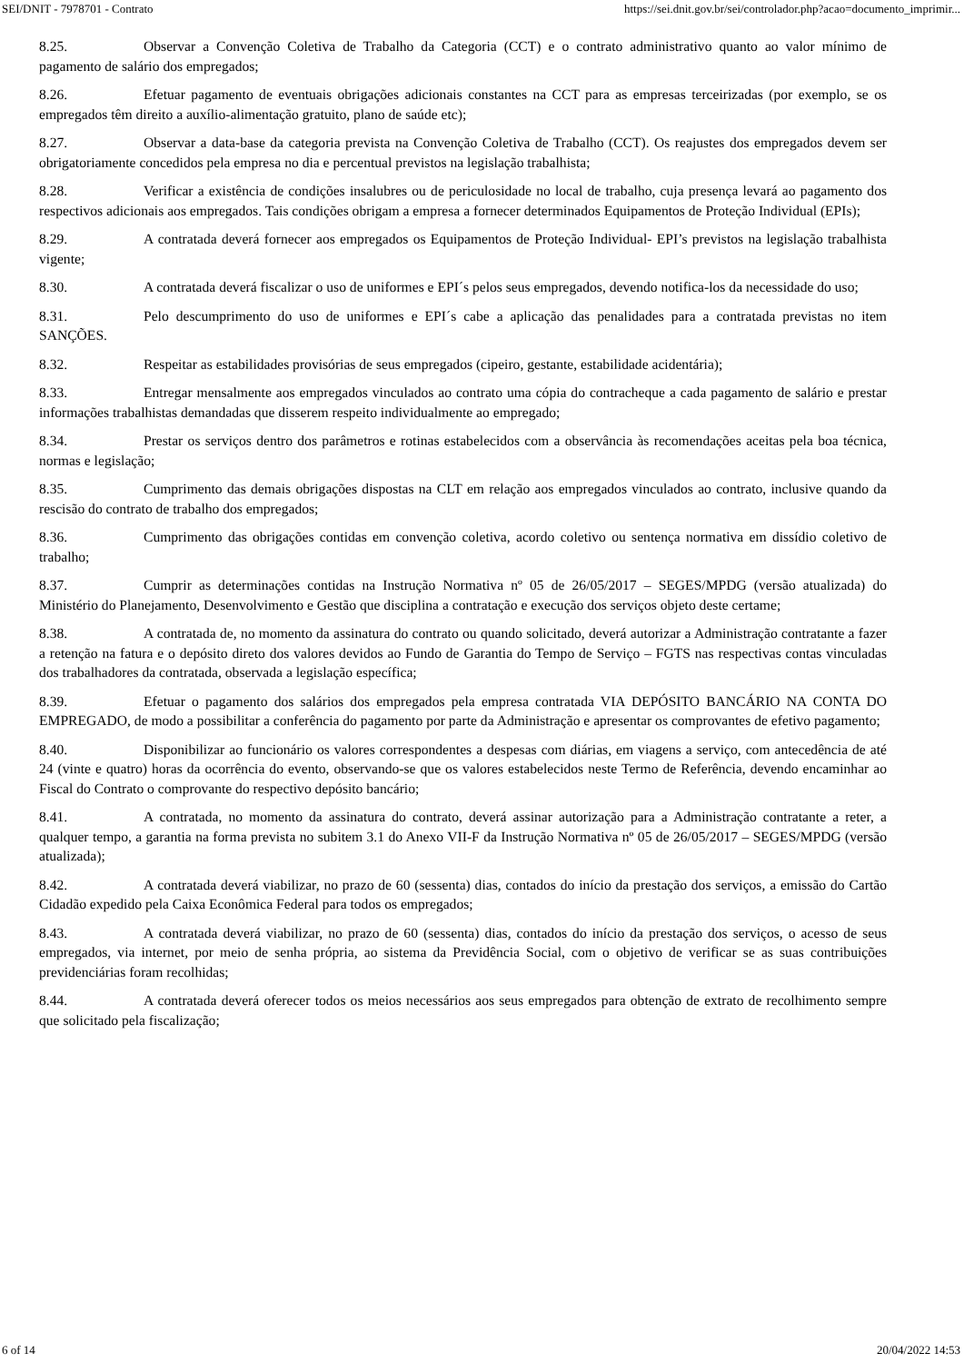SEI/DNIT - 7978701 - Contrato https://sei.dnit.gov.br/sei/controlador.php?acao=documento_imprimir...
8.25. Observar a Convenção Coletiva de Trabalho da Categoria (CCT) e o contrato administrativo quanto ao valor mínimo de pagamento de salário dos empregados;
8.26. Efetuar pagamento de eventuais obrigações adicionais constantes na CCT para as empresas terceirizadas (por exemplo, se os empregados têm direito a auxílio-alimentação gratuito, plano de saúde etc);
8.27. Observar a data-base da categoria prevista na Convenção Coletiva de Trabalho (CCT). Os reajustes dos empregados devem ser obrigatoriamente concedidos pela empresa no dia e percentual previstos na legislação trabalhista;
8.28. Verificar a existência de condições insalubres ou de periculosidade no local de trabalho, cuja presença levará ao pagamento dos respectivos adicionais aos empregados. Tais condições obrigam a empresa a fornecer determinados Equipamentos de Proteção Individual (EPIs);
8.29. A contratada deverá fornecer aos empregados os Equipamentos de Proteção Individual- EPI’s previstos na legislação trabalhista vigente;
8.30. A contratada deverá fiscalizar o uso de uniformes e EPI´s pelos seus empregados, devendo notifica-los da necessidade do uso;
8.31. Pelo descumprimento do uso de uniformes e EPI´s cabe a aplicação das penalidades para a contratada previstas no item SANÇÕES.
8.32. Respeitar as estabilidades provisórias de seus empregados (cipeiro, gestante, estabilidade acidentária);
8.33. Entregar mensalmente aos empregados vinculados ao contrato uma cópia do contracheque a cada pagamento de salário e prestar informações trabalhistas demandadas que disserem respeito individualmente ao empregado;
8.34. Prestar os serviços dentro dos parâmetros e rotinas estabelecidos com a observância às recomendações aceitas pela boa técnica, normas e legislação;
8.35. Cumprimento das demais obrigações dispostas na CLT em relação aos empregados vinculados ao contrato, inclusive quando da rescisão do contrato de trabalho dos empregados;
8.36. Cumprimento das obrigações contidas em convenção coletiva, acordo coletivo ou sentença normativa em dissídio coletivo de trabalho;
8.37. Cumprir as determinações contidas na Instrução Normativa nº 05 de 26/05/2017 – SEGES/MPDG (versão atualizada) do Ministério do Planejamento, Desenvolvimento e Gestão que disciplina a contratação e execução dos serviços objeto deste certame;
8.38. A contratada de, no momento da assinatura do contrato ou quando solicitado, deverá autorizar a Administração contratante a fazer a retenção na fatura e o depósito direto dos valores devidos ao Fundo de Garantia do Tempo de Serviço – FGTS nas respectivas contas vinculadas dos trabalhadores da contratada, observada a legislação específica;
8.39. Efetuar o pagamento dos salários dos empregados pela empresa contratada VIA DEPÓSITO BANCÁRIO NA CONTA DO EMPREGADO, de modo a possibilitar a conferência do pagamento por parte da Administração e apresentar os comprovantes de efetivo pagamento;
8.40. Disponibilizar ao funcionário os valores correspondentes a despesas com diárias, em viagens a serviço, com antecedência de até 24 (vinte e quatro) horas da ocorrência do evento, observando-se que os valores estabelecidos neste Termo de Referência, devendo encaminhar ao Fiscal do Contrato o comprovante do respectivo depósito bancário;
8.41. A contratada, no momento da assinatura do contrato, deverá assinar autorização para a Administração contratante a reter, a qualquer tempo, a garantia na forma prevista no subitem 3.1 do Anexo VII-F da Instrução Normativa nº 05 de 26/05/2017 – SEGES/MPDG (versão atualizada);
8.42. A contratada deverá viabilizar, no prazo de 60 (sessenta) dias, contados do início da prestação dos serviços, a emissão do Cartão Cidadão expedido pela Caixa Econômica Federal para todos os empregados;
8.43. A contratada deverá viabilizar, no prazo de 60 (sessenta) dias, contados do início da prestação dos serviços, o acesso de seus empregados, via internet, por meio de senha própria, ao sistema da Previdência Social, com o objetivo de verificar se as suas contribuições previdenciárias foram recolhidas;
8.44. A contratada deverá oferecer todos os meios necessários aos seus empregados para obtenção de extrato de recolhimento sempre que solicitado pela fiscalização;
6 of 14 20/04/2022 14:53